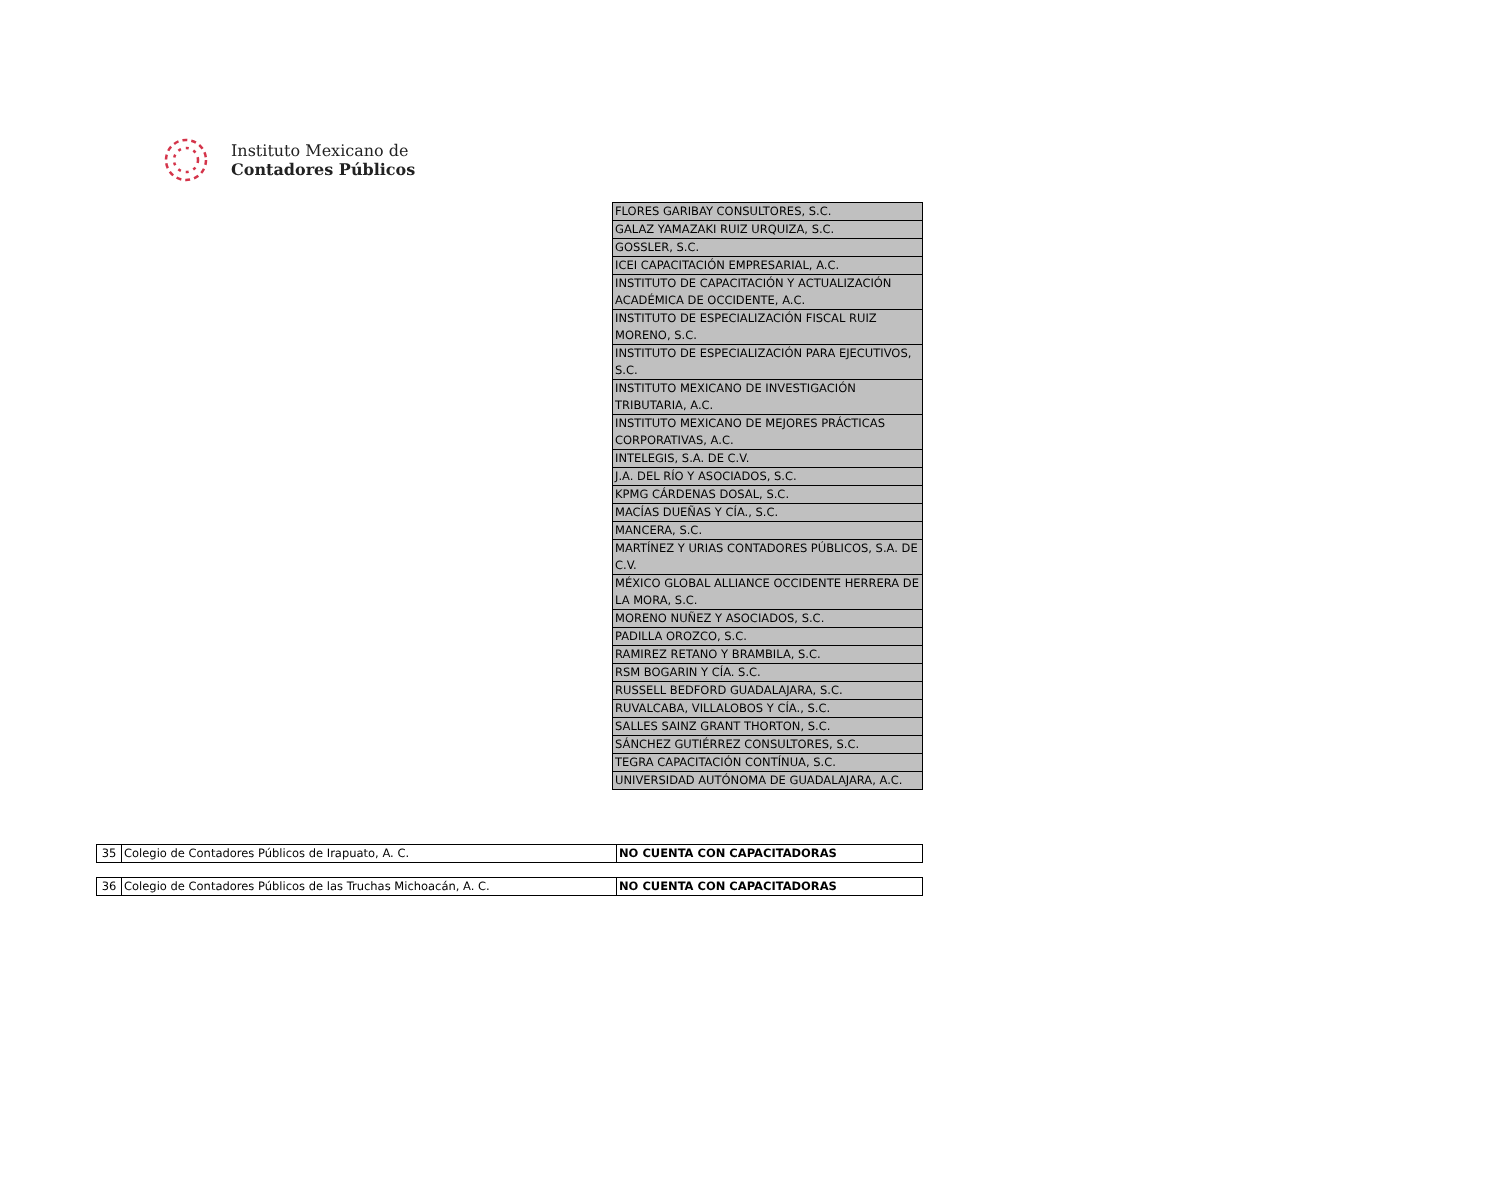Instituto Mexicano de
Contadores Públicos
| FLORES GARIBAY CONSULTORES, S.C. |
| GALAZ YAMAZAKI RUIZ URQUIZA, S.C. |
| GOSSLER, S.C. |
| ICEI CAPACITACIÓN EMPRESARIAL, A.C. |
| INSTITUTO DE CAPACITACIÓN Y ACTUALIZACIÓN ACADÉMICA DE OCCIDENTE, A.C. |
| INSTITUTO DE ESPECIALIZACIÓN FISCAL RUIZ MORENO, S.C. |
| INSTITUTO DE ESPECIALIZACIÓN PARA EJECUTIVOS, S.C. |
| INSTITUTO MEXICANO DE INVESTIGACIÓN TRIBUTARIA, A.C. |
| INSTITUTO MEXICANO DE MEJORES PRÁCTICAS CORPORATIVAS, A.C. |
| INTELEGIS, S.A. DE C.V. |
| J.A. DEL RÍO Y ASOCIADOS, S.C. |
| KPMG CÁRDENAS DOSAL, S.C. |
| MACÍAS DUEÑAS Y CÍA., S.C. |
| MANCERA, S.C. |
| MARTÍNEZ Y URIAS CONTADORES PÚBLICOS, S.A. DE C.V. |
| MÉXICO GLOBAL ALLIANCE OCCIDENTE HERRERA DE LA MORA, S.C. |
| MORENO NUÑEZ Y ASOCIADOS, S.C. |
| PADILLA OROZCO, S.C. |
| RAMIREZ RETANO Y BRAMBILA, S.C. |
| RSM BOGARIN Y CÍA. S.C. |
| RUSSELL BEDFORD GUADALAJARA, S.C. |
| RUVALCABA, VILLALOBOS Y CÍA., S.C. |
| SALLES SAINZ GRANT THORTON, S.C. |
| SÁNCHEZ GUTIÉRREZ CONSULTORES, S.C. |
| TEGRA CAPACITACIÓN CONTÍNUA, S.C. |
| UNIVERSIDAD AUTÓNOMA DE GUADALAJARA, A.C. |
| 35 | Colegio de Contadores Públicos de Irapuato, A. C. | NO CUENTA CON CAPACITADORAS |
| 36 | Colegio de Contadores Públicos de las Truchas Michoacán, A. C. | NO CUENTA CON CAPACITADORAS |